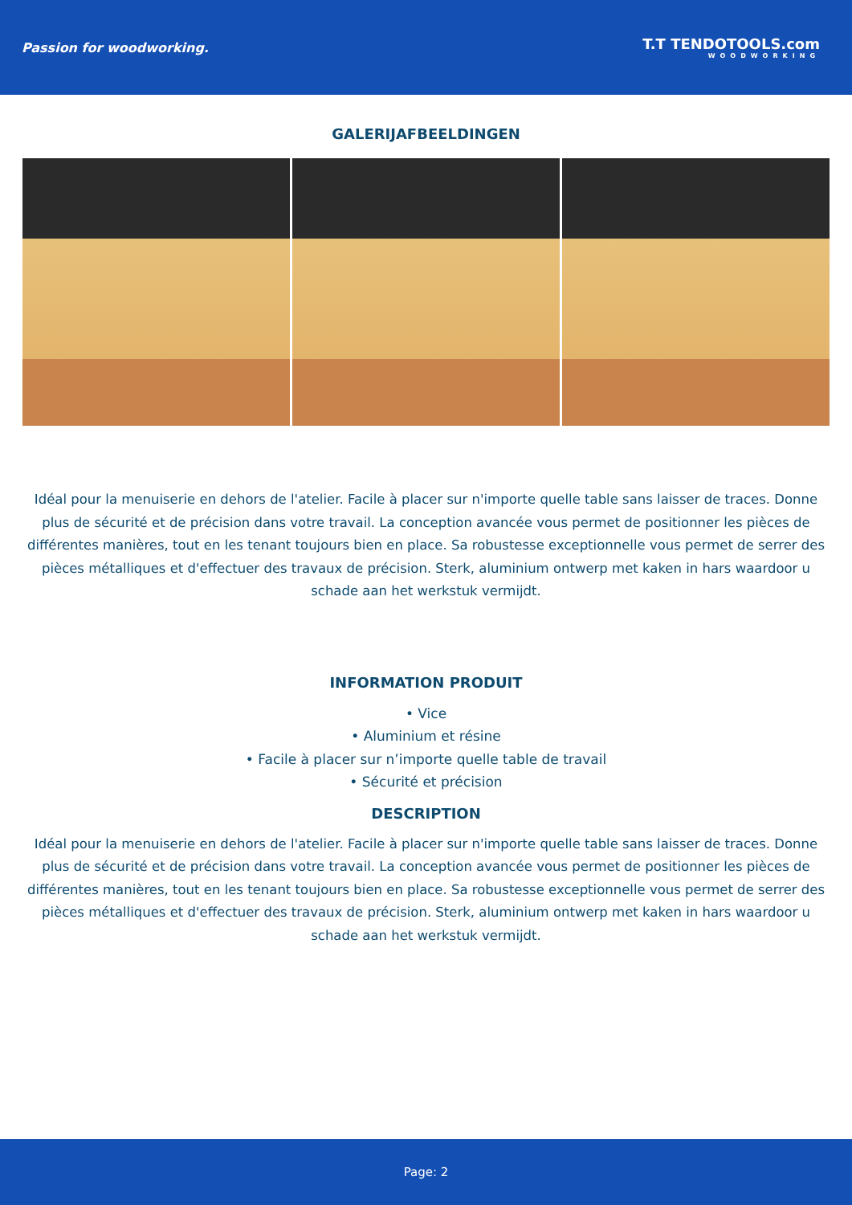Passion for woodworking. T.T TENDOTOOLS.com
WOODWORKING
GALERIJAFBEELDINGEN
Idéal pour la menuiserie en dehors de l'atelier. Facile à placer sur n'importe quelle table sans laisser de traces. Donne plus de sécurité et de précision dans votre travail. La conception avancée vous permet de positionner les pièces de différentes manières, tout en les tenant toujours bien en place. Sa robustesse exceptionnelle vous permet de serrer des pièces métalliques et d'effectuer des travaux de précision. Sterk, aluminium ontwerp met kaken in hars waardoor u schade aan het werkstuk vermijdt.
INFORMATION PRODUIT
• Vice
• Aluminium et résine
• Facile à placer sur n’importe quelle table de travail
• Sécurité et précision
DESCRIPTION
Idéal pour la menuiserie en dehors de l'atelier. Facile à placer sur n'importe quelle table sans laisser de traces. Donne plus de sécurité et de précision dans votre travail. La conception avancée vous permet de positionner les pièces de différentes manières, tout en les tenant toujours bien en place. Sa robustesse exceptionnelle vous permet de serrer des pièces métalliques et d'effectuer des travaux de précision. Sterk, aluminium ontwerp met kaken in hars waardoor u schade aan het werkstuk vermijdt.
Page: 2